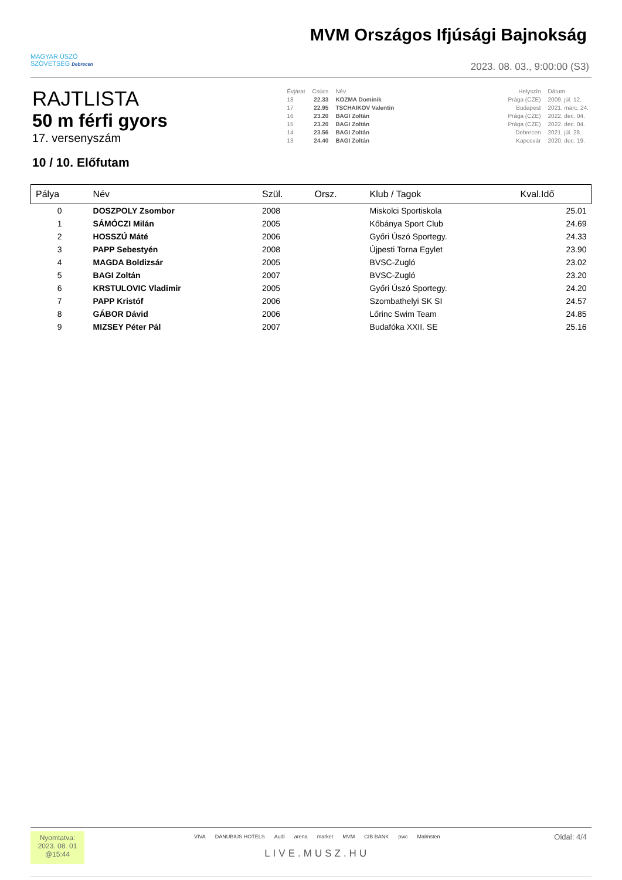MAGYAR ÚSZÓ
SZÖVETSÉG Debrecen
MVM Országos Ifjúsági Bajnokság
2023. 08. 03., 9:00:00 (S3)
RAJTLISTA
50 m férfi gyors
17. versenyszám
| Évjárat | Csúcs | Név | | Helyszín | Dátum |
| 18 | 22.33 | KOZMA Dominik | | Prága (CZE) | 2009. júl. 12. |
| 17 | 22.95 | TSCHAIKOV Valentin | | Budapest | 2021. márc. 24. |
| 16 | 23.20 | BAGI Zoltán | | Prága (CZE) | 2022. dec. 04. |
| 15 | 23.20 | BAGI Zoltán | | Prága (CZE) | 2022. dec. 04. |
| 14 | 23.56 | BAGI Zoltán | | Debrecen | 2021. júl. 28. |
| 13 | 24.40 | BAGI Zoltán | | Kaposvár | 2020. dec. 19. |
10 / 10. Előfutam
| Pálya | Név | Szül. | Orsz. | Klub / Tagok | Kval.Idő |
| --- | --- | --- | --- | --- | --- |
| 0 | DOSZPOLY Zsombor | 2008 | | Miskolci Sportiskola | 25.01 |
| 1 | SÁMÓCZI Milán | 2005 | | Kőbánya Sport Club | 24.69 |
| 2 | HOSSZÚ Máté | 2006 | | Győri Úszó Sportegy. | 24.33 |
| 3 | PAPP Sebestyén | 2008 | | Újpesti Torna Egylet | 23.90 |
| 4 | MAGDA Boldizsár | 2005 | | BVSC-Zugló | 23.02 |
| 5 | BAGI Zoltán | 2007 | | BVSC-Zugló | 23.20 |
| 6 | KRSTULOVIC Vladimir | 2005 | | Győri Úszó Sportegy. | 24.20 |
| 7 | PAPP Kristóf | 2006 | | Szombathelyi SK SI | 24.57 |
| 8 | GÁBOR Dávid | 2006 | | Lőrinc Swim Team | 24.85 |
| 9 | MIZSEY Péter Pál | 2007 | | Budafóka XXII. SE | 25.16 |
Nyomtatva:
2023. 08. 01
@15:44
VIVA DANUBIUS HOTELS Audi arena market MVM CIB BANK pwc Malmsten
LIVE.MUSZ.HU
Oldal: 4/4